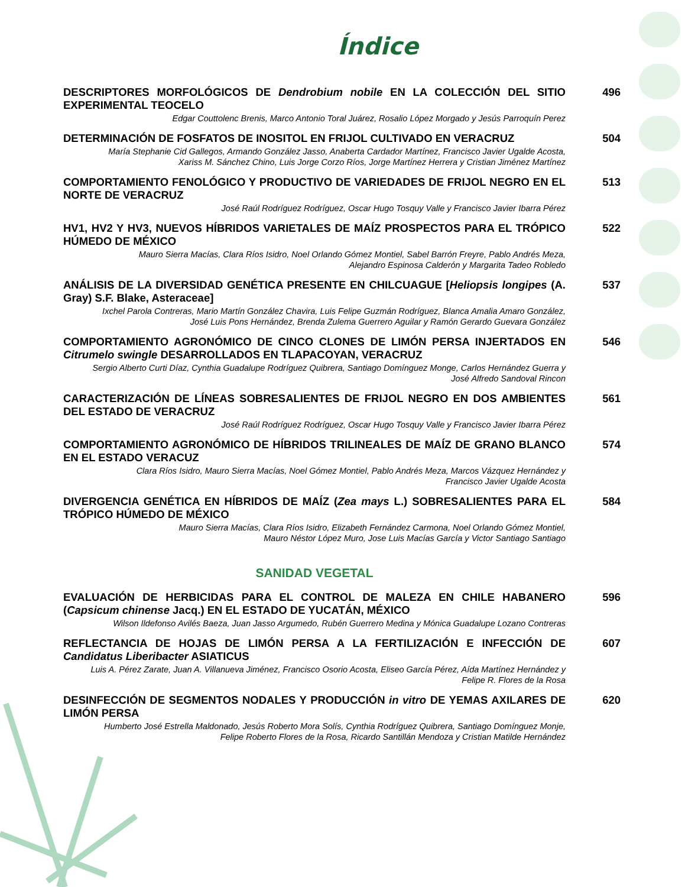Índice
DESCRIPTORES MORFOLÓGICOS DE Dendrobium nobile EN LA COLECCIÓN DEL SITIO EXPERIMENTAL TEOCELO
Edgar Couttolenc Brenis, Marco Antonio Toral Juárez, Rosalio López Morgado y Jesús Parroquín Perez
496
DETERMINACIÓN DE FOSFATOS DE INOSITOL EN FRIJOL CULTIVADO EN VERACRUZ
María Stephanie Cid Gallegos, Armando González Jasso, Anaberta Cardador Martínez, Francisco Javier Ugalde Acosta,
Xariss M. Sánchez Chino, Luis Jorge Corzo Ríos, Jorge Martínez Herrera y Cristian Jiménez Martínez
504
COMPORTAMIENTO FENOLÓGICO Y PRODUCTIVO DE VARIEDADES DE FRIJOL NEGRO EN EL NORTE DE VERACRUZ
José Raúl Rodríguez Rodríguez, Oscar Hugo Tosquy Valle y Francisco Javier Ibarra Pérez
513
HV1, HV2 Y HV3, NUEVOS HÍBRIDOS VARIETALES DE MAÍZ PROSPECTOS PARA EL TRÓPICO HÚMEDO DE MÉXICO
Mauro Sierra Macías, Clara Ríos Isidro, Noel Orlando Gómez Montiel, Sabel Barrón Freyre, Pablo Andrés Meza,
Alejandro Espinosa Calderón y Margarita Tadeo Robledo
522
ANÁLISIS DE LA DIVERSIDAD GENÉTICA PRESENTE EN CHILCUAGUE [Heliopsis longipes (A. Gray) S.F. Blake, Asteraceae]
Ixchel Parola Contreras, Mario Martín González Chavira, Luis Felipe Guzmán Rodríguez, Blanca Amalia Amaro González,
José Luis Pons Hernández, Brenda Zulema Guerrero Aguilar y Ramón Gerardo Guevara González
537
COMPORTAMIENTO AGRONÓMICO DE CINCO CLONES DE LIMÓN PERSA INJERTADOS EN Citrumelo swingle DESARROLLADOS EN TLAPACOYAN, VERACRUZ
Sergio Alberto Curti Díaz, Cynthia Guadalupe Rodríguez Quibrera, Santiago Domínguez Monge, Carlos Hernández Guerra y
José Alfredo Sandoval Rincon
546
CARACTERIZACIÓN DE LÍNEAS SOBRESALIENTES DE FRIJOL NEGRO EN DOS AMBIENTES DEL ESTADO DE VERACRUZ
José Raúl Rodríguez Rodríguez, Oscar Hugo Tosquy Valle y Francisco Javier Ibarra Pérez
561
COMPORTAMIENTO AGRONÓMICO DE HÍBRIDOS TRILINEALES DE MAÍZ DE GRANO BLANCO EN EL ESTADO VERACUZ
Clara Ríos Isidro, Mauro Sierra Macías, Noel Gómez Montiel, Pablo Andrés Meza, Marcos Vázquez Hernández y
Francisco Javier Ugalde Acosta
574
DIVERGENCIA GENÉTICA EN HÍBRIDOS DE MAÍZ (Zea mays L.) SOBRESALIENTES PARA EL TRÓPICO HÚMEDO DE MÉXICO
Mauro Sierra Macías, Clara Ríos Isidro, Elizabeth Fernández Carmona, Noel Orlando Gómez Montiel,
Mauro Néstor López Muro, Jose Luis Macías García y Victor Santiago Santiago
584
SANIDAD VEGETAL
EVALUACIÓN DE HERBICIDAS PARA EL CONTROL DE MALEZA EN CHILE HABANERO (Capsicum chinense Jacq.) EN EL ESTADO DE YUCATÁN, MÉXICO
Wilson Ildefonso Avilés Baeza, Juan Jasso Argumedo, Rubén Guerrero Medina y Mónica Guadalupe Lozano Contreras
596
REFLECTANCIA DE HOJAS DE LIMÓN PERSA A LA FERTILIZACIÓN E INFECCIÓN DE Candidatus Liberibacter ASIATICUS
Luis A. Pérez Zarate, Juan A. Villanueva Jiménez, Francisco Osorio Acosta, Eliseo García Pérez, Aída Martínez Hernández y
Felipe R. Flores de la Rosa
607
DESINFECCIÓN DE SEGMENTOS NODALES Y PRODUCCIÓN in vitro DE YEMAS AXILARES DE LIMÓN PERSA
Humberto José Estrella Maldonado, Jesús Roberto Mora Solís, Cynthia Rodríguez Quibrera, Santiago Domínguez Monje,
Felipe Roberto Flores de la Rosa, Ricardo Santillán Mendoza y Cristian Matilde Hernández
620